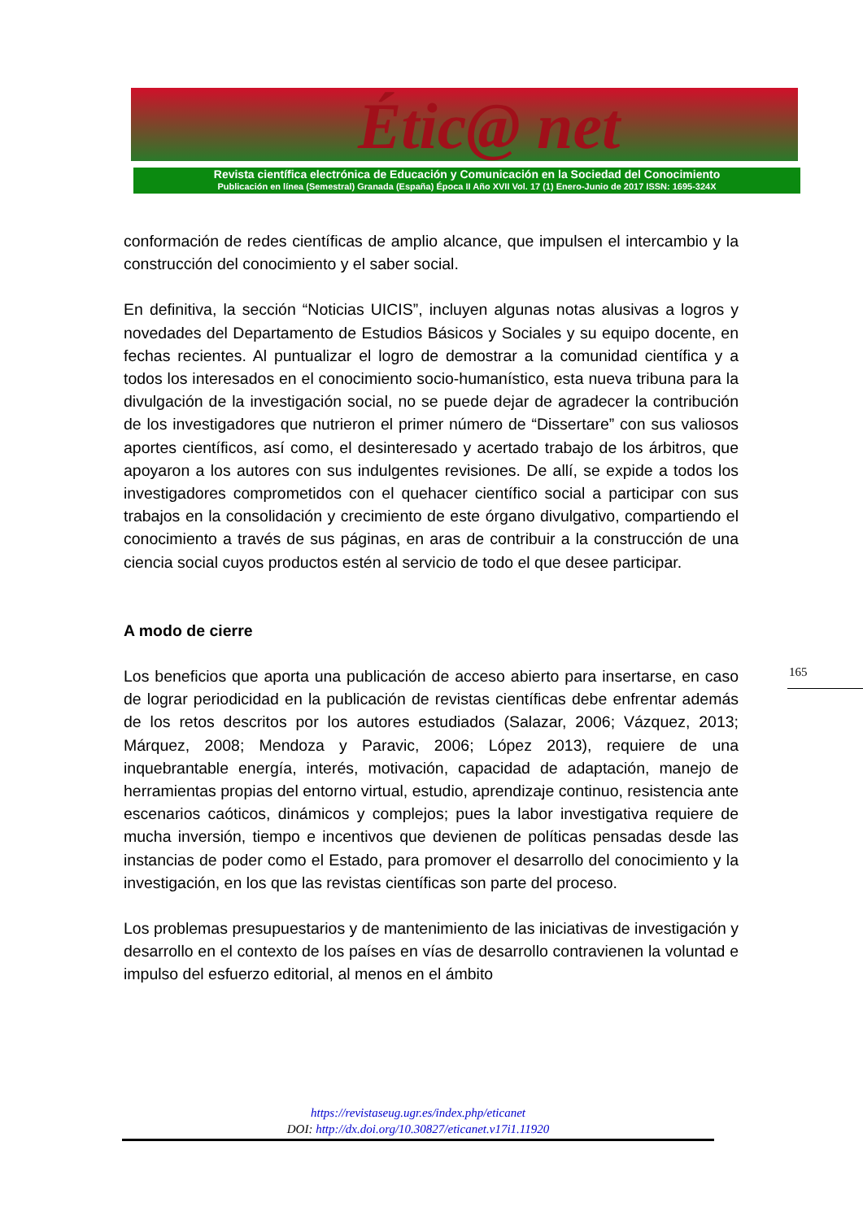Étic@ net
Revista científica electrónica de Educación y Comunicación en la Sociedad del Conocimiento
Publicación en línea (Semestral) Granada (España) Época II Año XVII Vol. 17 (1) Enero-Junio de 2017 ISSN: 1695-324X
conformación de redes científicas de amplio alcance, que impulsen el intercambio y la construcción del conocimiento y el saber social.
En definitiva, la sección “Noticias UICIS”, incluyen algunas notas alusivas a logros y novedades del Departamento de Estudios Básicos y Sociales y su equipo docente, en fechas recientes. Al puntualizar el logro de demostrar a la comunidad científica y a todos los interesados en el conocimiento socio-humanístico, esta nueva tribuna para la divulgación de la investigación social, no se puede dejar de agradecer la contribución de los investigadores que nutrieron el primer número de “Dissertare” con sus valiosos aportes científicos, así como, el desinteresado y acertado trabajo de los árbitros, que apoyaron a los autores con sus indulgentes revisiones. De allí, se expide a todos los investigadores comprometidos con el quehacer científico social a participar con sus trabajos en la consolidación y crecimiento de este órgano divulgativo, compartiendo el conocimiento a través de sus páginas, en aras de contribuir a la construcción de una ciencia social cuyos productos estén al servicio de todo el que desee participar.
A modo de cierre
Los beneficios que aporta una publicación de acceso abierto para insertarse, en caso de lograr periodicidad en la publicación de revistas científicas debe enfrentar además de los retos descritos por los autores estudiados (Salazar, 2006; Vázquez, 2013; Márquez, 2008; Mendoza y Paravic, 2006; López 2013), requiere de una inquebrantable energía, interés, motivación, capacidad de adaptación, manejo de herramientas propias del entorno virtual, estudio, aprendizaje continuo, resistencia ante escenarios caóticos, dinámicos y complejos; pues la labor investigativa requiere de mucha inversión, tiempo e incentivos que devienen de políticas pensadas desde las instancias de poder como el Estado, para promover el desarrollo del conocimiento y la investigación, en los que las revistas científicas son parte del proceso.
Los problemas presupuestarios y de mantenimiento de las iniciativas de investigación y desarrollo en el contexto de los países en vías de desarrollo contravienen la voluntad e impulso del esfuerzo editorial, al menos en el ámbito
165
https://revistaseug.ugr.es/index.php/eticanet
DOI: http://dx.doi.org/10.30827/eticanet.v17i1.11920